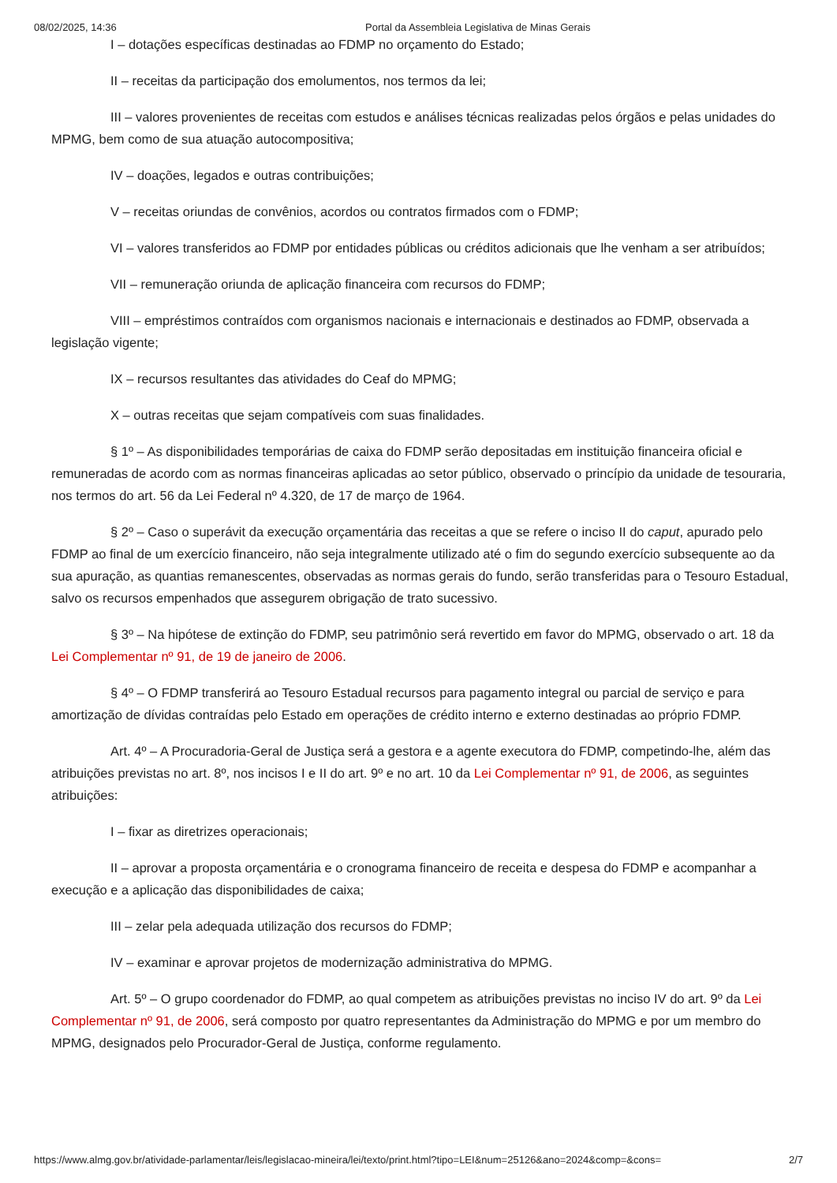08/02/2025, 14:36 Portal da Assembleia Legislativa de Minas Gerais
I – dotações específicas destinadas ao FDMP no orçamento do Estado;
II – receitas da participação dos emolumentos, nos termos da lei;
III – valores provenientes de receitas com estudos e análises técnicas realizadas pelos órgãos e pelas unidades do MPMG, bem como de sua atuação autocompositiva;
IV – doações, legados e outras contribuições;
V – receitas oriundas de convênios, acordos ou contratos firmados com o FDMP;
VI – valores transferidos ao FDMP por entidades públicas ou créditos adicionais que lhe venham a ser atribuídos;
VII – remuneração oriunda de aplicação financeira com recursos do FDMP;
VIII – empréstimos contraídos com organismos nacionais e internacionais e destinados ao FDMP, observada a legislação vigente;
IX – recursos resultantes das atividades do Ceaf do MPMG;
X – outras receitas que sejam compatíveis com suas finalidades.
§ 1º – As disponibilidades temporárias de caixa do FDMP serão depositadas em instituição financeira oficial e remuneradas de acordo com as normas financeiras aplicadas ao setor público, observado o princípio da unidade de tesouraria, nos termos do art. 56 da Lei Federal nº 4.320, de 17 de março de 1964.
§ 2º – Caso o superávit da execução orçamentária das receitas a que se refere o inciso II do caput, apurado pelo FDMP ao final de um exercício financeiro, não seja integralmente utilizado até o fim do segundo exercício subsequente ao da sua apuração, as quantias remanescentes, observadas as normas gerais do fundo, serão transferidas para o Tesouro Estadual, salvo os recursos empenhados que assegurem obrigação de trato sucessivo.
§ 3º – Na hipótese de extinção do FDMP, seu patrimônio será revertido em favor do MPMG, observado o art. 18 da Lei Complementar nº 91, de 19 de janeiro de 2006.
§ 4º – O FDMP transferirá ao Tesouro Estadual recursos para pagamento integral ou parcial de serviço e para amortização de dívidas contraídas pelo Estado em operações de crédito interno e externo destinadas ao próprio FDMP.
Art. 4º – A Procuradoria-Geral de Justiça será a gestora e a agente executora do FDMP, competindo-lhe, além das atribuições previstas no art. 8º, nos incisos I e II do art. 9º e no art. 10 da Lei Complementar nº 91, de 2006, as seguintes atribuições:
I – fixar as diretrizes operacionais;
II – aprovar a proposta orçamentária e o cronograma financeiro de receita e despesa do FDMP e acompanhar a execução e a aplicação das disponibilidades de caixa;
III – zelar pela adequada utilização dos recursos do FDMP;
IV – examinar e aprovar projetos de modernização administrativa do MPMG.
Art. 5º – O grupo coordenador do FDMP, ao qual competem as atribuições previstas no inciso IV do art. 9º da Lei Complementar nº 91, de 2006, será composto por quatro representantes da Administração do MPMG e por um membro do MPMG, designados pelo Procurador-Geral de Justiça, conforme regulamento.
https://www.almg.gov.br/atividade-parlamentar/leis/legislacao-mineira/lei/texto/print.html?tipo=LEI&num=25126&ano=2024&comp=&cons= 2/7